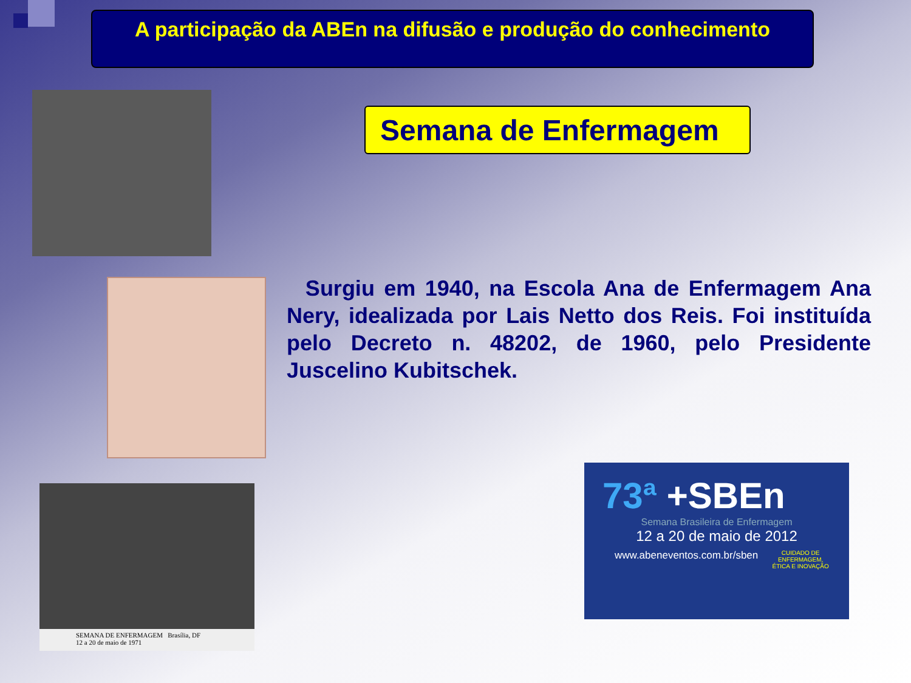A participação da ABEn na difusão e produção do conhecimento
Semana de Enfermagem
Surgiu em 1940, na Escola Ana de Enfermagem Ana Nery, idealizada por Lais Netto dos Reis. Foi instituída pelo Decreto n. 48202, de 1960, pelo Presidente Juscelino Kubitschek.
SEMANA DE ENFERMAGEM Brasília, DF
12 a 20 de maio de 1971
73ª +SBEn
Semana Brasileira de Enfermagem
12 a 20 de maio de 2012
www.abeneventos.com.br/sben CUIDADO DE ENFERMAGEM,
ÉTICA E INOVAÇÃO